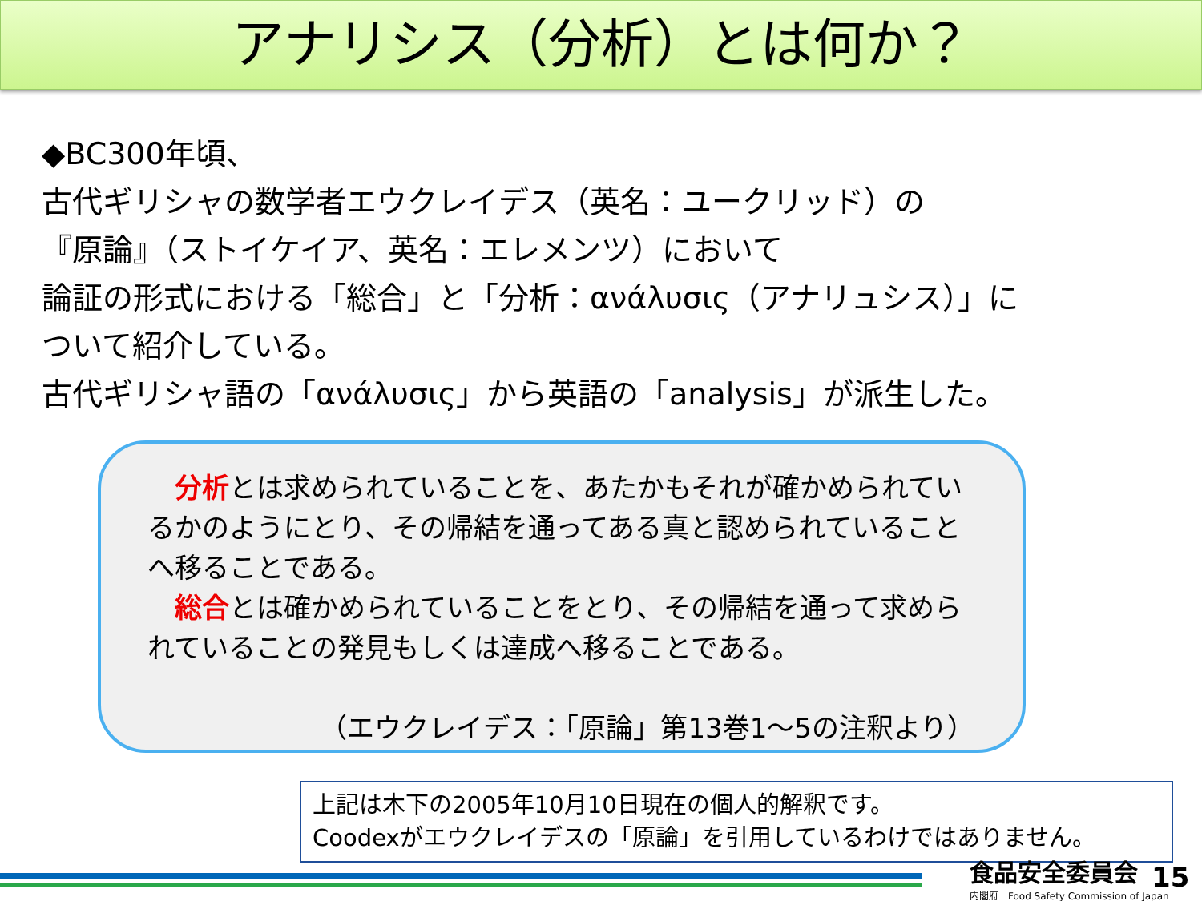アナリシス（分析）とは何か？
◆BC300年頃、
古代ギリシャの数学者エウクレイデス（英名：ユークリッド）の
『原論』（ストイケイア、英名：エレメンツ）において
論証の形式における「総合」と「分析：ανάλυσις（アナリュシス）」に
ついて紹介している。
古代ギリシャ語の「ανάλυσις」から英語の「analysis」が派生した。
　分析とは求められていることを、あたかもそれが確かめられているかのようにとり、その帰結を通ってある真と認められていることへ移ることである。
　総合とは確かめられていることをとり、その帰結を通って求められていることの発見もしくは達成へ移ることである。
（エウクレイデス：「原論」第13巻1～5の注釈より）
上記は木下の2005年10月10日現在の個人的解釈です。
Coodexがエウクレイデスの「原論」を引用しているわけではありません。
食品安全委員会
内閣府　Food Safety Commission of Japan
15